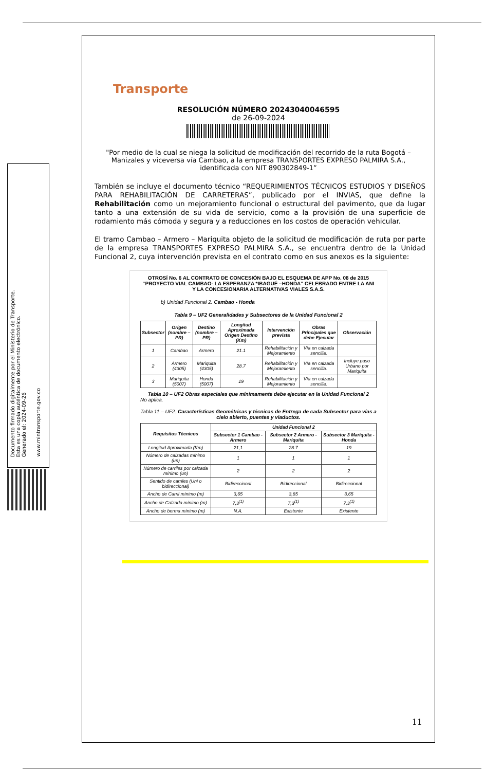Documento firmado digitalmente por el Ministerio de Transporte.
Esta es una copia auténtica de documento electrónico.
Generado el: 2024-09-26
www.mintransporte.gov.co
Transporte
RESOLUCIÓN NÚMERO 20243040046595
de 26-09-2024
"Por medio de la cual se niega la solicitud de modificación del recorrido de la ruta Bogotá – Manizales y viceversa vía Cambao, a la empresa TRANSPORTES EXPRESO PALMIRA S.A., identificada con NIT 890302849-1”
También se incluye el documento técnico “REQUERIMIENTOS TÉCNICOS ESTUDIOS Y DISEÑOS PARA REHABILITACIÓN DE CARRETERAS”, publicado por el INVIAS, que define la Rehabilitación como un mejoramiento funcional o estructural del pavimento, que da lugar tanto a una extensión de su vida de servicio, como a la provisión de una superficie de rodamiento más cómoda y segura y a reducciones en los costos de operación vehicular.
El tramo Cambao – Armero – Mariquita objeto de la solicitud de modificación de ruta por parte de la empresa TRANSPORTES EXPRESO PALMIRA S.A., se encuentra dentro de la Unidad Funcional 2, cuya intervención prevista en el contrato como en sus anexos es la siguiente:
OTROSÍ No. 6 AL CONTRATO DE CONCESIÓN BAJO EL ESQUEMA DE APP No. 08 de 2015
“PROYECTO VIAL CAMBAO- LA ESPERANZA *IBAGUÉ –HONDA” CELEBRADO ENTRE LA ANI Y LA CONCESIONARIA ALTERNATIVAS VIALES S.A.S.
b) Unidad Funcional 2. Cambao - Honda
Tabla 9 – UF2 Generalidades y Subsectores de la Unidad Funcional 2
| Subsector | Origen (nombre – PR) | Destino (nombre – PR) | Longitud Aproximada Origen Destino (Km) | Intervención prevista | Obras Principales que debe Ejecutar | Observación |
| --- | --- | --- | --- | --- | --- | --- |
| 1 | Cambao | Armero | 21.1 | Rehabilitación y Mejoramiento | Vía en calzada sencilla. | |
| 2 | Armero (4305) | Mariquita (4305) | 28.7 | Rehabilitación y Mejoramiento | Vía en calzada sencilla. | Incluye paso Urbano por Mariquita |
| 3 | Mariquita (5007) | Honda (5007) | 19 | Rehabilitación y Mejoramiento | Vía en calzada sencilla. | |
Tabla 10 – UF2 Obras especiales que mínimamente debe ejecutar en la Unidad Funcional 2
No aplica.
Tabla 11 – UF2. Características Geométricas y técnicas de Entrega de cada Subsector para vías a cielo abierto, puentes y viaductos.
| Requisitos Técnicos | Unidad Funcional 2 | | |
| --- | --- | --- | --- |
| | Subsector 1 Cambao - Armero | Subsector 2 Armero - Mariquita | Subsector 3 Mariquita - Honda |
| Longitud Aproximada (Km) | 21,1 | 28.7 | 19 |
| Número de calzadas mínimo (un) | 1 | 1 | 1 |
| Número de carriles por calzada mínimo (un) | 2 | 2 | 2 |
| Sentido de carriles (Uni o bidireccional) | Bidireccional | Bidireccional | Bidireccional |
| Ancho de Carril mínimo (m) | 3,65 | 3,65 | 3,65 |
| Ancho de Calzada mínimo (m) | 7,3<sup>(1)</sup> | 7,3<sup>(1)</sup> | 7,3<sup>(1)</sup> |
| Ancho de berma mínimo (m) | N.A. | Existente | Existente |
11